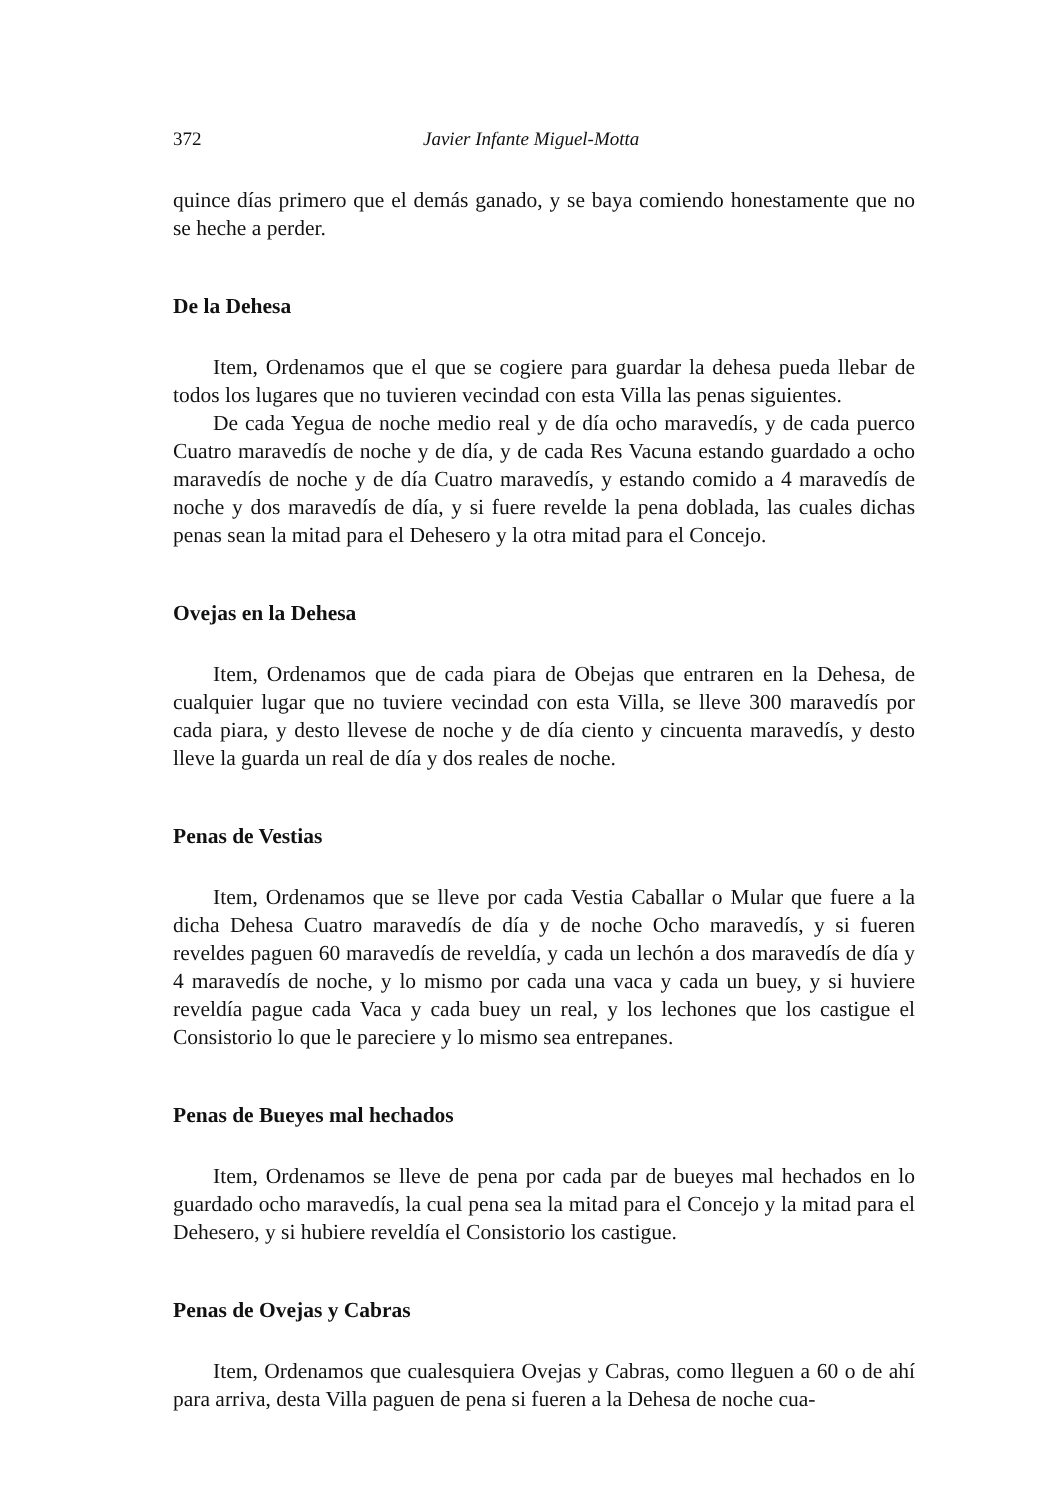372 Javier Infante Miguel-Motta
quince días primero que el demás ganado, y se baya comiendo honestamente que no se heche a perder.
De la Dehesa
Item, Ordenamos que el que se cogiere para guardar la dehesa pueda llebar de todos los lugares que no tuvieren vecindad con esta Villa las penas siguientes.
De cada Yegua de noche medio real y de día ocho maravedís, y de cada puerco Cuatro maravedís de noche y de día, y de cada Res Vacuna estando guardado a ocho maravedís de noche y de día Cuatro maravedís, y estando comido a 4 maravedís de noche y dos maravedís de día, y si fuere revelde la pena doblada, las cuales dichas penas sean la mitad para el Dehesero y la otra mitad para el Concejo.
Ovejas en la Dehesa
Item, Ordenamos que de cada piara de Obejas que entraren en la Dehesa, de cualquier lugar que no tuviere vecindad con esta Villa, se lleve 300 maravedís por cada piara, y desto llevese de noche y de día ciento y cincuenta maravedís, y desto lleve la guarda un real de día y dos reales de noche.
Penas de Vestias
Item, Ordenamos que se lleve por cada Vestia Caballar o Mular que fuere a la dicha Dehesa Cuatro maravedís de día y de noche Ocho maravedís, y si fueren reveldes paguen 60 maravedís de reveldía, y cada un lechón a dos maravedís de día y 4 maravedís de noche, y lo mismo por cada una vaca y cada un buey, y si huviere reveldía pague cada Vaca y cada buey un real, y los lechones que los castigue el Consistorio lo que le pareciere y lo mismo sea entrepanes.
Penas de Bueyes mal hechados
Item, Ordenamos se lleve de pena por cada par de bueyes mal hechados en lo guardado ocho maravedís, la cual pena sea la mitad para el Concejo y la mitad para el Dehesero, y si hubiere reveldía el Consistorio los castigue.
Penas de Ovejas y Cabras
Item, Ordenamos que cualesquiera Ovejas y Cabras, como lleguen a 60 o de ahí para arriva, desta Villa paguen de pena si fueren a la Dehesa de noche cua-